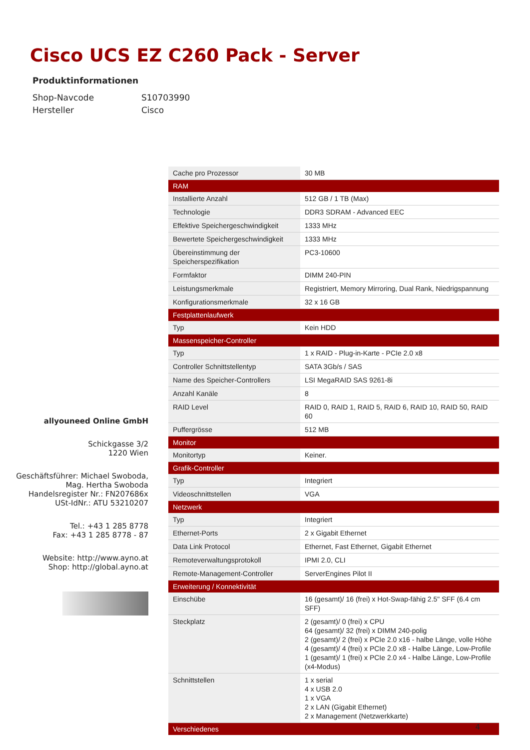Cisco UCS EZ C260 Pack - Server
Produktinformationen
Shop-Navcode S10703990
Hersteller Cisco
allyouneed Online GmbH
Schickgasse 3/2
1220 Wien
Geschäftsführer: Michael Swoboda,
Mag. Hertha Swoboda
Handelsregister Nr.: FN207686x
USt-IdNr.: ATU 53210207
Tel.: +43 1 285 8778
Fax: +43 1 285 8778 - 87
Website: http://www.ayno.at
Shop: http://global.ayno.at
| Cache pro Prozessor | 30 MB |
| RAM | |
| Installierte Anzahl | 512 GB / 1 TB (Max) |
| Technologie | DDR3 SDRAM - Advanced EEC |
| Effektive Speichergeschwindigkeit | 1333 MHz |
| Bewertete Speichergeschwindigkeit | 1333 MHz |
| Übereinstimmung der Speicherspezifikation | PC3-10600 |
| Formfaktor | DIMM 240-PIN |
| Leistungsmerkmale | Registriert, Memory Mirroring, Dual Rank, Niedrigspannung |
| Konfigurationsmerkmale | 32 x 16 GB |
| Festplattenlaufwerk | |
| Typ | Kein HDD |
| Massenspeicher-Controller | |
| Typ | 1 x RAID - Plug-in-Karte - PCIe 2.0 x8 |
| Controller Schnittstellentyp | SATA 3Gb/s / SAS |
| Name des Speicher-Controllers | LSI MegaRAID SAS 9261-8i |
| Anzahl Kanäle | 8 |
| RAID Level | RAID 0, RAID 1, RAID 5, RAID 6, RAID 10, RAID 50, RAID 60 |
| Puffergrösse | 512 MB |
| Monitor | |
| Monitortyp | Keiner. |
| Grafik-Controller | |
| Typ | Integriert |
| Videoschnittstellen | VGA |
| Netzwerk | |
| Typ | Integriert |
| Ethernet-Ports | 2 x Gigabit Ethernet |
| Data Link Protocol | Ethernet, Fast Ethernet, Gigabit Ethernet |
| Remoteverwaltungsprotokoll | IPMI 2.0, CLI |
| Remote-Management-Controller | ServerEngines Pilot II |
| Erweiterung / Konnektivität | |
| Einschübe | 16 (gesamt)/ 16 (frei) x Hot-Swap-fähig 2.5" SFF (6.4 cm SFF) |
| Steckplatz | 2 (gesamt)/ 0 (frei) x CPU 64 (gesamt)/ 32 (frei) x DIMM 240-polig 2 (gesamt)/ 2 (frei) x PCIe 2.0 x16 - halbe Länge, volle Höhe 4 (gesamt)/ 4 (frei) x PCIe 2.0 x8 - Halbe Länge, Low-Profile 1 (gesamt)/ 1 (frei) x PCIe 2.0 x4 - Halbe Länge, Low-Profile (x4-Modus) |
| Schnittstellen | 1 x serial 4 x USB 2.0 1 x VGA 2 x LAN (Gigabit Ethernet) 2 x Management (Netzwerkkarte) |
| Verschiedenes | |
4